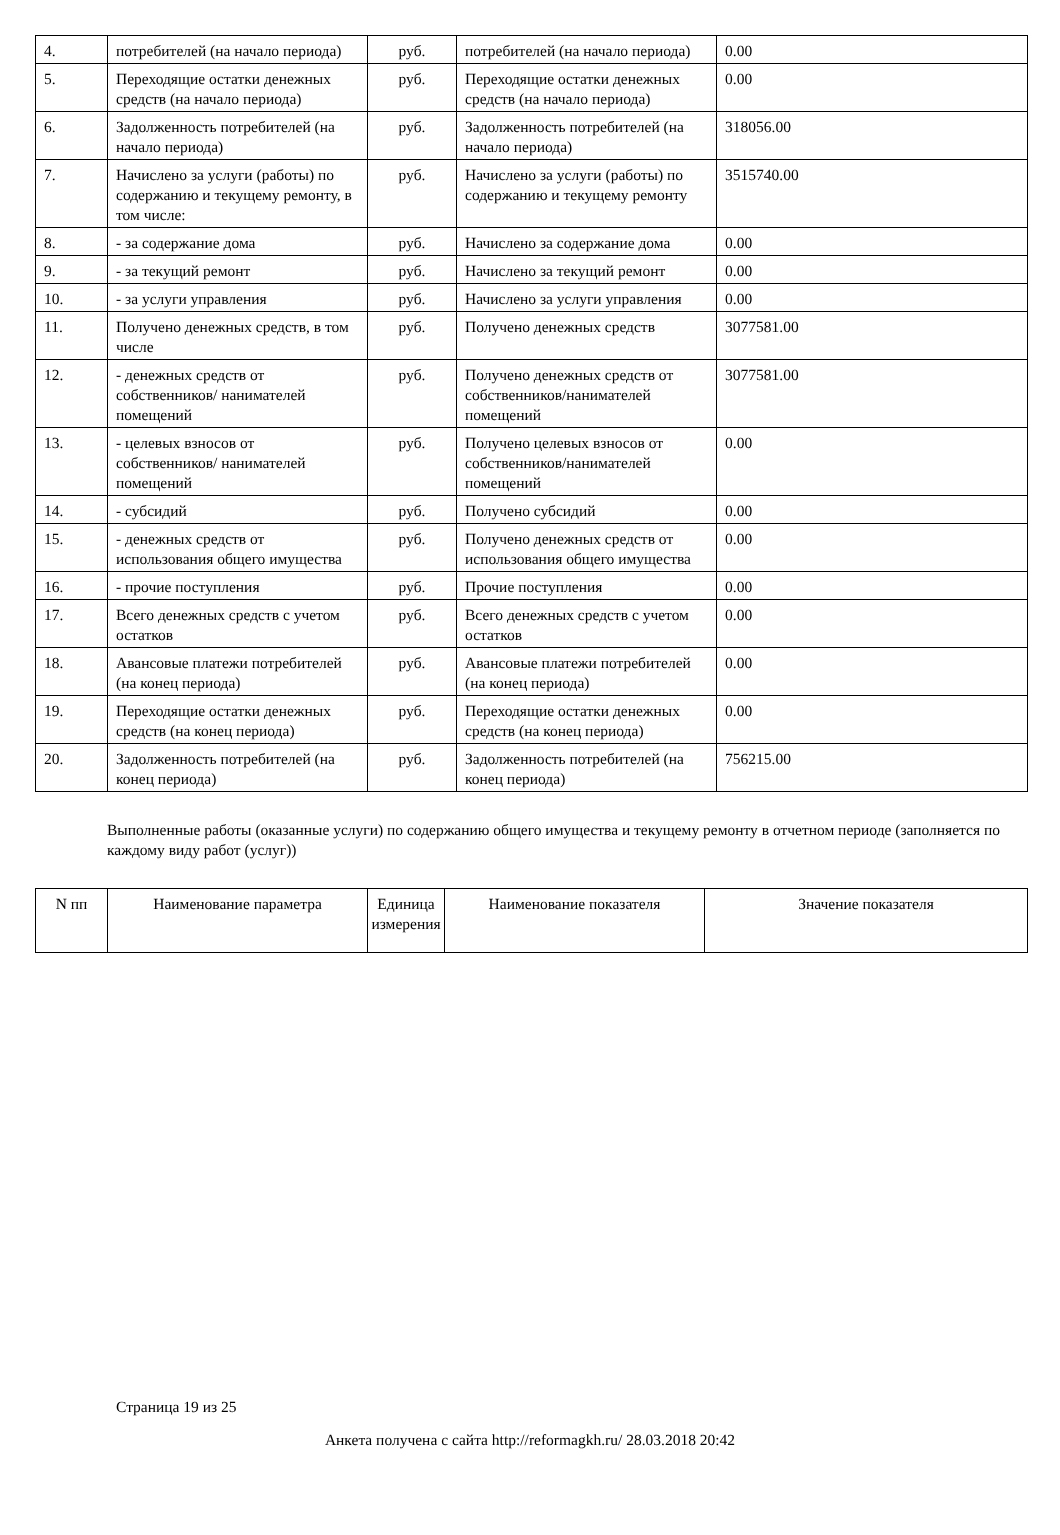| 4. | потребителей (на начало периода) | руб. | потребителей (на начало периода) | 0.00 |
| 5. | Переходящие остатки денежных средств (на начало периода) | руб. | Переходящие остатки денежных средств (на начало периода) | 0.00 |
| 6. | Задолженность потребителей (на начало периода) | руб. | Задолженность потребителей (на начало периода) | 318056.00 |
| 7. | Начислено за услуги (работы) по содержанию и текущему ремонту, в том числе: | руб. | Начислено за услуги (работы) по содержанию и текущему ремонту | 3515740.00 |
| 8. | - за содержание дома | руб. | Начислено за содержание дома | 0.00 |
| 9. | - за текущий ремонт | руб. | Начислено за текущий ремонт | 0.00 |
| 10. | - за услуги управления | руб. | Начислено за услуги управления | 0.00 |
| 11. | Получено денежных средств, в том числе | руб. | Получено денежных средств | 3077581.00 |
| 12. | - денежных средств от собственников/ нанимателей помещений | руб. | Получено денежных средств от собственников/нанимателей помещений | 3077581.00 |
| 13. | - целевых взносов от собственников/ нанимателей помещений | руб. | Получено целевых взносов от собственников/нанимателей помещений | 0.00 |
| 14. | - субсидий | руб. | Получено субсидий | 0.00 |
| 15. | - денежных средств от использования общего имущества | руб. | Получено денежных средств от использования общего имущества | 0.00 |
| 16. | - прочие поступления | руб. | Прочие поступления | 0.00 |
| 17. | Всего денежных средств с учетом остатков | руб. | Всего денежных средств с учетом остатков | 0.00 |
| 18. | Авансовые платежи потребителей (на конец периода) | руб. | Авансовые платежи потребителей (на конец периода) | 0.00 |
| 19. | Переходящие остатки денежных средств (на конец периода) | руб. | Переходящие остатки денежных средств (на конец периода) | 0.00 |
| 20. | Задолженность потребителей (на конец периода) | руб. | Задолженность потребителей (на конец периода) | 756215.00 |
Выполненные работы (оказанные услуги) по содержанию общего имущества и текущему ремонту в отчетном периоде (заполняется по каждому виду работ (услуг))
| N пп | Наименование параметра | Единица измерения | Наименование показателя | Значение показателя |
| --- | --- | --- | --- | --- |
Страница 19 из 25
Анкета получена с сайта http://reformagkh.ru/ 28.03.2018 20:42